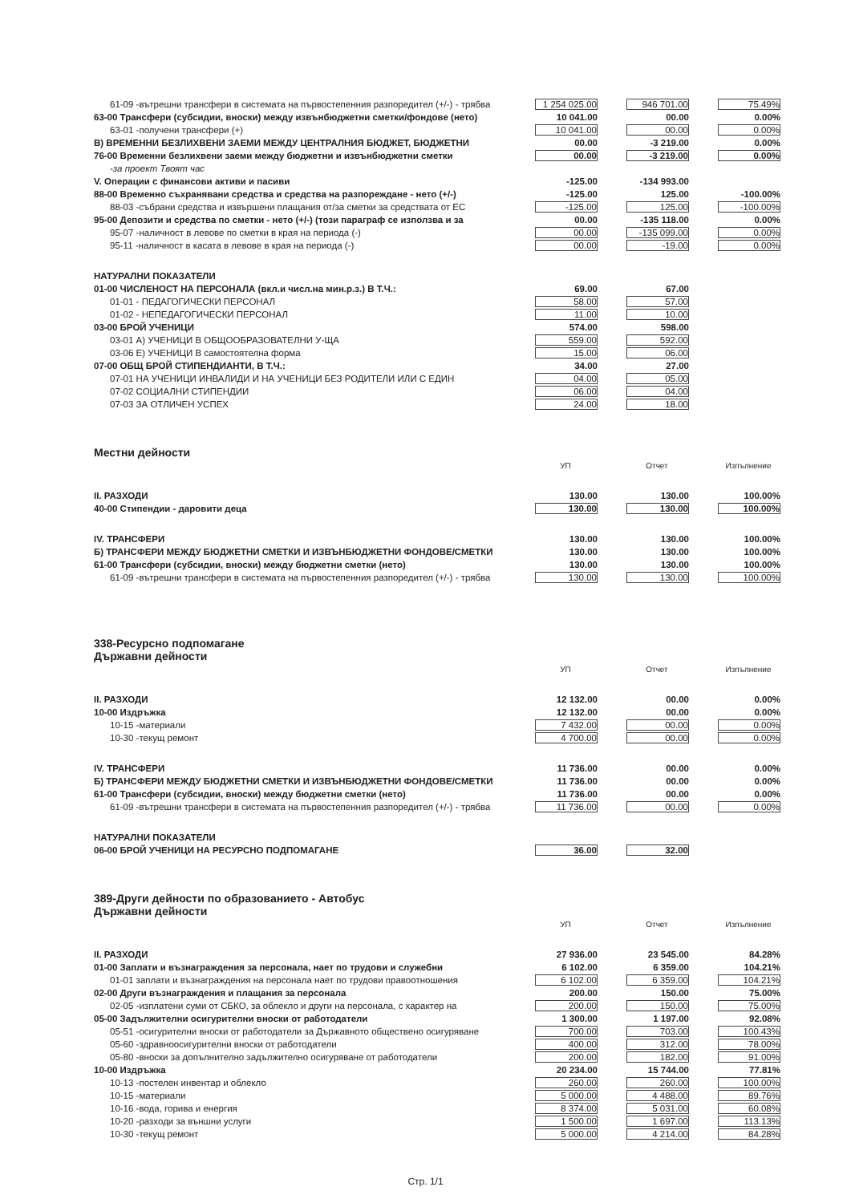| 61-09 -вътрешни трансфери в системата на първостепенния разпоредител (+/-) - трябва | 1 254 025.00 | | 946 701.00 | | 75.49% |
| 63-00 Трансфери (субсидии, вноски) между извънбюджетни сметки/фондове (нето) | 10 041.00 | | 00.00 | | 0.00% |
| 63-01 -получени трансфери (+) | 10 041.00 | | 00.00 | | 0.00% |
| В) ВРЕМЕННИ БЕЗЛИХВЕНИ ЗАЕМИ МЕЖДУ ЦЕНТРАЛНИЯ БЮДЖЕТ, БЮДЖЕТНИ | 00.00 | | -3 219.00 | | 0.00% |
| 76-00 Временни безлихвени заеми между бюджетни и извънбюджетни сметки | 00.00 | | -3 219.00 | | 0.00% |
| -за проект Твоят час | | | | | |
| V. Операции с финансови активи и пасиви | -125.00 | | -134 993.00 | | |
| 88-00 Временно съхранявани средства и средства на разпореждане - нето (+/-) | -125.00 | | 125.00 | | -100.00% |
| 88-03 -събрани средства и извършени плащания от/за сметки за средствата от ЕС | -125.00 | | 125.00 | | -100.00% |
| 95-00 Депозити и средства по сметки - нето (+/-) (този параграф се използва и за | 00.00 | | -135 118.00 | | 0.00% |
| 95-07 -наличност в левове по сметки в края на периода (-) | 00.00 | | -135 099.00 | | 0.00% |
| 95-11 -наличност в касата в левове в края на периода (-) | 00.00 | | -19.00 | | 0.00% |
| НАТУРАЛНИ ПОКАЗАТЕЛИ | | | | | |
| 01-00 ЧИСЛЕНОСТ НА ПЕРСОНАЛА (вкл.и числ.на мин.р.з.) В Т.Ч.: | 69.00 | | 67.00 | | |
| 01-01 - ПЕДАГОГИЧЕСКИ ПЕРСОНАЛ | 58.00 | | 57.00 | | |
| 01-02 - НЕПЕДАГОГИЧЕСКИ ПЕРСОНАЛ | 11.00 | | 10.00 | | |
| 03-00 БРОЙ УЧЕНИЦИ | 574.00 | | 598.00 | | |
| 03-01 А) УЧЕНИЦИ В ОБЩООБРАЗОВАТЕЛНИ У-ЩА | 559.00 | | 592.00 | | |
| 03-06 Е) УЧЕНИЦИ В самостоятелна форма | 15.00 | | 06.00 | | |
| 07-00 ОБЩ БРОЙ СТИПЕНДИАНТИ, В Т.Ч.: | 34.00 | | 27.00 | | |
| 07-01 НА УЧЕНИЦИ ИНВАЛИДИ И НА УЧЕНИЦИ БЕЗ РОДИТЕЛИ ИЛИ С ЕДИН | 04.00 | | 05.00 | | |
| 07-02 СОЦИАЛНИ СТИПЕНДИИ | 06.00 | | 04.00 | | |
| 07-03 ЗА ОТЛИЧЕН УСПЕХ | 24.00 | | 18.00 | | |
| Местни дейности | | | | | |
| | УП | | Отчет | | Изпълнение |
| II. РАЗХОДИ | 130.00 | | 130.00 | | 100.00% |
| 40-00 Стипендии - даровити деца | 130.00 | | 130.00 | | 100.00% |
| IV. ТРАНСФЕРИ | 130.00 | | 130.00 | | 100.00% |
| Б) ТРАНСФЕРИ МЕЖДУ БЮДЖЕТНИ СМЕТКИ И ИЗВЪНБЮДЖЕТНИ ФОНДОВЕ/СМЕТКИ | 130.00 | | 130.00 | | 100.00% |
| 61-00 Трансфери (субсидии, вноски) между бюджетни сметки (нето) | 130.00 | | 130.00 | | 100.00% |
| 61-09 -вътрешни трансфери в системата на първостепенния разпоредител (+/-) - трябва | 130.00 | | 130.00 | | 100.00% |
| 338-Ресурсно подпомагане Държавни дейности | | | | | |
| | УП | | Отчет | | Изпълнение |
| II. РАЗХОДИ | 12 132.00 | | 00.00 | | 0.00% |
| 10-00 Издръжка | 12 132.00 | | 00.00 | | 0.00% |
| 10-15 -материали | 7 432.00 | | 00.00 | | 0.00% |
| 10-30 -текущ ремонт | 4 700.00 | | 00.00 | | 0.00% |
| IV. ТРАНСФЕРИ | 11 736.00 | | 00.00 | | 0.00% |
| Б) ТРАНСФЕРИ МЕЖДУ БЮДЖЕТНИ СМЕТКИ И ИЗВЪНБЮДЖЕТНИ ФОНДОВЕ/СМЕТКИ | 11 736.00 | | 00.00 | | 0.00% |
| 61-00 Трансфери (субсидии, вноски) между бюджетни сметки (нето) | 11 736.00 | | 00.00 | | 0.00% |
| 61-09 -вътрешни трансфери в системата на първостепенния разпоредител (+/-) - трябва | 11 736.00 | | 00.00 | | 0.00% |
| НАТУРАЛНИ ПОКАЗАТЕЛИ | | | | | |
| 06-00 БРОЙ УЧЕНИЦИ НА РЕСУРСНО ПОДПОМАГАНЕ | 36.00 | | 32.00 | | |
| 389-Други дейности по образованието - Автобус Държавни дейности | | | | | |
| | УП | | Отчет | | Изпълнение |
| II. РАЗХОДИ | 27 936.00 | | 23 545.00 | | 84.28% |
| 01-00 Заплати и възнаграждения за персонала, нает по трудови и служебни | 6 102.00 | | 6 359.00 | | 104.21% |
| 01-01 заплати и възнаграждения на персонала нает по трудови правоотношения | 6 102.00 | | 6 359.00 | | 104.21% |
| 02-00 Други възнаграждения и плащания за персонала | 200.00 | | 150.00 | | 75.00% |
| 02-05 -изплатени суми от СБКО, за облекло и други на персонала, с характер на | 200.00 | | 150.00 | | 75.00% |
| 05-00 Задължителни осигурителни вноски от работодатели | 1 300.00 | | 1 197.00 | | 92.08% |
| 05-51 -осигурителни вноски от работодатели за Държавното обществено осигуряване | 700.00 | | 703.00 | | 100.43% |
| 05-60 -здравноосигурителни вноски от работодатели | 400.00 | | 312.00 | | 78.00% |
| 05-80 -вноски за допълнително задължително осигуряване от работодатели | 200.00 | | 182.00 | | 91.00% |
| 10-00 Издръжка | 20 234.00 | | 15 744.00 | | 77.81% |
| 10-13 -постелен инвентар и облекло | 260.00 | | 260.00 | | 100.00% |
| 10-15 -материали | 5 000.00 | | 4 488.00 | | 89.76% |
| 10-16 -вода, горива и енергия | 8 374.00 | | 5 031.00 | | 60.08% |
| 10-20 -разходи за външни услуги | 1 500.00 | | 1 697.00 | | 113.13% |
| 10-30 -текущ ремонт | 5 000.00 | | 4 214.00 | | 84.28% |
Стр. 1/1